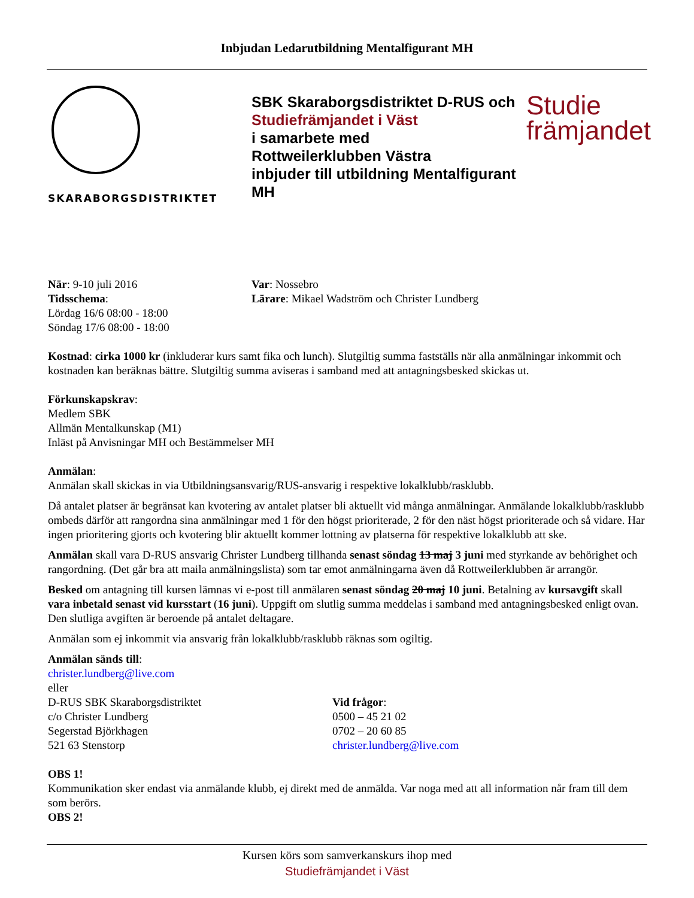Inbjudan Ledarutbildning Mentalfigurant MH
SKARABORGSDISTRIKTET
SBK Skaraborgsdistriktet D-RUS och
Studiefrämjandet i Väst
i samarbete med
Rottweilerklubben Västra
inbjuder till utbildning Mentalfigurant MH
Studie
främjandet
När: 9-10 juli 2016
Tidsschema:
Lördag 16/6 08:00 - 18:00
Söndag 17/6 08:00 - 18:00
Var: Nossebro
Lärare: Mikael Wadström och Christer Lundberg
Kostnad: cirka 1000 kr (inkluderar kurs samt fika och lunch). Slutgiltig summa fastställs när alla anmälningar inkommit och kostnaden kan beräknas bättre. Slutgiltig summa aviseras i samband med att antagningsbesked skickas ut.
Förkunskapskrav:
Medlem SBK
Allmän Mentalkunskap (M1)
Inläst på Anvisningar MH och Bestämmelser MH
Anmälan:
Anmälan skall skickas in via Utbildningsansvarig/RUS-ansvarig i respektive lokalklubb/rasklubb.
Då antalet platser är begränsat kan kvotering av antalet platser bli aktuellt vid många anmälningar. Anmälande lokalklubb/rasklubb ombeds därför att rangordna sina anmälningar med 1 för den högst prioriterade, 2 för den näst högst prioriterade och så vidare. Har ingen prioritering gjorts och kvotering blir aktuellt kommer lottning av platserna för respektive lokalklubb att ske.
Anmälan skall vara D-RUS ansvarig Christer Lundberg tillhanda senast söndag 13 maj 3 juni med styrkande av behörighet och rangordning. (Det går bra att maila anmälningslista) som tar emot anmälningarna även då Rottweilerklubben är arrangör.
Besked om antagning till kursen lämnas vi e-post till anmälaren senast söndag 20 maj 10 juni. Betalning av kursavgift skall vara inbetald senast vid kursstart (16 juni). Uppgift om slutlig summa meddelas i samband med antagningsbesked enligt ovan. Den slutliga avgiften är beroende på antalet deltagare.
Anmälan som ej inkommit via ansvarig från lokalklubb/rasklubb räknas som ogiltig.
Anmälan sänds till:
christer.lundberg@live.com
eller
D-RUS SBK Skaraborgsdistriktet
c/o Christer Lundberg
Segerstad Björkhagen
521 63 Stenstorp
Vid frågor:
0500 – 45 21 02
0702 – 20 60 85
christer.lundberg@live.com
OBS 1!
Kommunikation sker endast via anmälande klubb, ej direkt med de anmälda. Var noga med att all information når fram till dem som berörs.
OBS 2!
Kursen körs som samverkanskurs ihop med
Studiefrämjandet i Väst